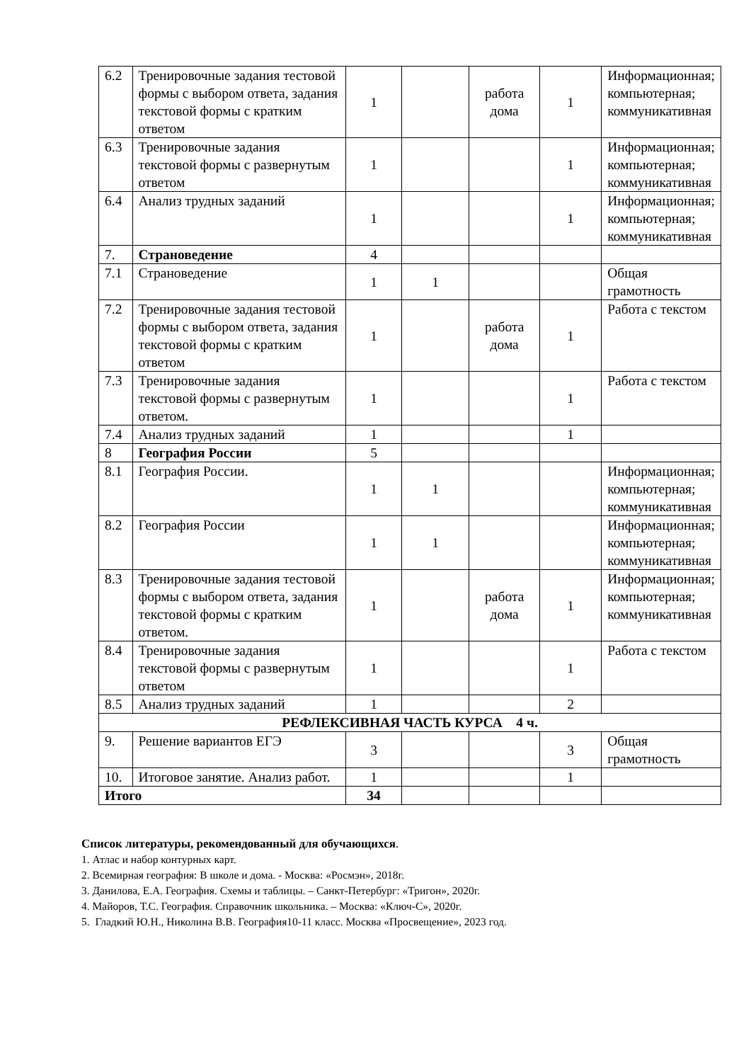| 6.2 | Тренировочные задания тестовой формы с выбором ответа, задания текстовой формы с кратким ответом | 1 | | работа дома | 1 | Информационная; компьютерная; коммуникативная |
| 6.3 | Тренировочные задания текстовой формы с развернутым ответом | 1 | | | 1 | Информационная; компьютерная; коммуникативная |
| 6.4 | Анализ трудных заданий | 1 | | | 1 | Информационная; компьютерная; коммуникативная |
| 7. | Страноведение | 4 | | | | |
| 7.1 | Страноведение | 1 | 1 | | | Общая грамотность |
| 7.2 | Тренировочные задания тестовой формы с выбором ответа, задания текстовой формы с кратким ответом | 1 | | работа дома | 1 | Работа с текстом |
| 7.3 | Тренировочные задания текстовой формы с развернутым ответом. | 1 | | | 1 | Работа с текстом |
| 7.4 | Анализ трудных заданий | 1 | | | 1 | |
| 8 | География России | 5 | | | | |
| 8.1 | География России. | 1 | 1 | | | Информационная; компьютерная; коммуникативная |
| 8.2 | География России | 1 | 1 | | | Информационная; компьютерная; коммуникативная |
| 8.3 | Тренировочные задания тестовой формы с выбором ответа, задания текстовой формы с кратким ответом. | 1 | | работа дома | 1 | Информационная; компьютерная; коммуникативная |
| 8.4 | Тренировочные задания текстовой формы с развернутым ответом | 1 | | | 1 | Работа с текстом |
| 8.5 | Анализ трудных заданий | 1 | | | 2 | |
| РЕФЛЕКСИВНАЯ ЧАСТЬ КУРСА 4 ч. | | | | | | |
| 9. | Решение вариантов ЕГЭ | 3 | | | 3 | Общая грамотность |
| 10. | Итоговое занятие. Анализ работ. | 1 | | | 1 | |
| Итого | | 34 | | | | |
Список литературы, рекомендованный для обучающихся.
1. Атлас и набор контурных карт.
2. Всемирная география: В школе и дома. - Москва: «Росмэн», 2018г.
3. Данилова, Е.А. География. Схемы и таблицы. – Санкт-Петербург: «Тригон», 2020г.
4. Майоров, Т.С. География. Справочник школьника. – Москва: «Ключ-С», 2020г.
5. Гладкий Ю.Н., Николина В.В. География10-11 класс. Москва «Просвещение», 2023 год.